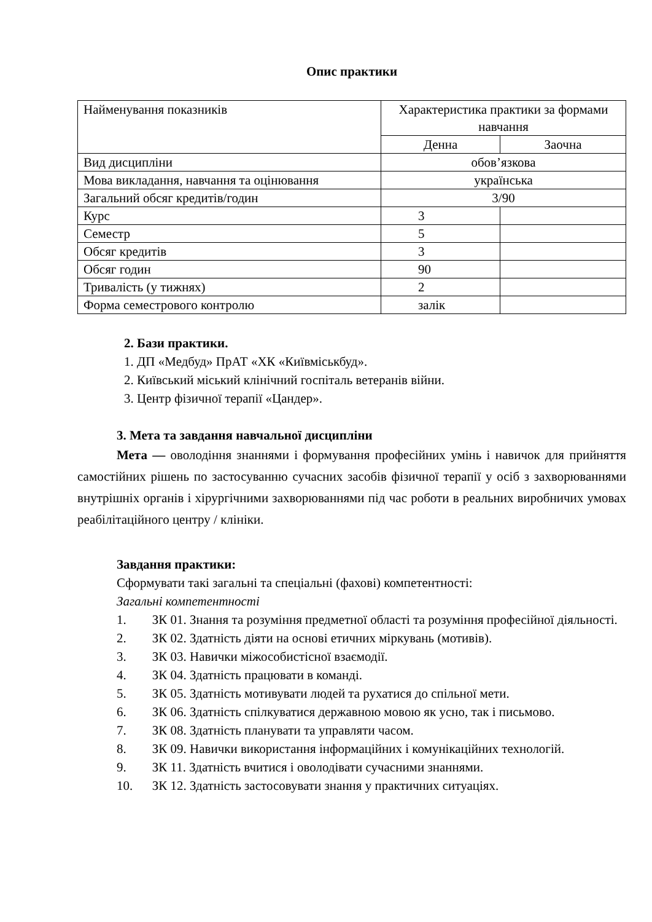Опис практики
| Найменування показників | Характеристика практики за формами навчання | |
| | Денна | Заочна |
| Вид дисципліни | обов’язкова | |
| Мова викладання, навчання та оцінювання | українська | |
| Загальний обсяг кредитів/годин | 3/90 | |
| Курс | 3 | |
| Семестр | 5 | |
| Обсяг кредитів | 3 | |
| Обсяг годин | 90 | |
| Тривалість (у тижнях) | 2 | |
| Форма семестрового контролю | залік | |
2. Бази практики.
1. ДП «Медбуд» ПрАТ «ХК «Київміськбуд».
2. Київський міський клінічний госпіталь ветеранів війни.
3. Центр фізичної терапії «Цандер».
3. Мета та завдання навчальної дисципліни
Мета — оволодіння знаннями і формування професійних умінь і навичок для прийняття самостійних рішень по застосуванню сучасних засобів фізичної терапії у осіб з захворюваннями внутрішніх органів і хірургічними захворюваннями під час роботи в реальних виробничих умовах реабілітаційного центру / клініки.
Завдання практики:
Сформувати такі загальні та спеціальні (фахові) компетентності:
Загальні компетентності
1. ЗК 01. Знання та розуміння предметної області та розуміння професійної діяльності.
2. ЗК 02. Здатність діяти на основі етичних міркувань (мотивів).
3. ЗК 03. Навички міжособистісної взаємодії.
4. ЗК 04. Здатність працювати в команді.
5. ЗК 05. Здатність мотивувати людей та рухатися до спільної мети.
6. ЗК 06. Здатність спілкуватися державною мовою як усно, так і письмово.
7. ЗК 08. Здатність планувати та управляти часом.
8. ЗК 09. Навички використання інформаційних і комунікаційних технологій.
9. ЗК 11. Здатність вчитися і оволодівати сучасними знаннями.
10. ЗК 12. Здатність застосовувати знання у практичних ситуаціях.